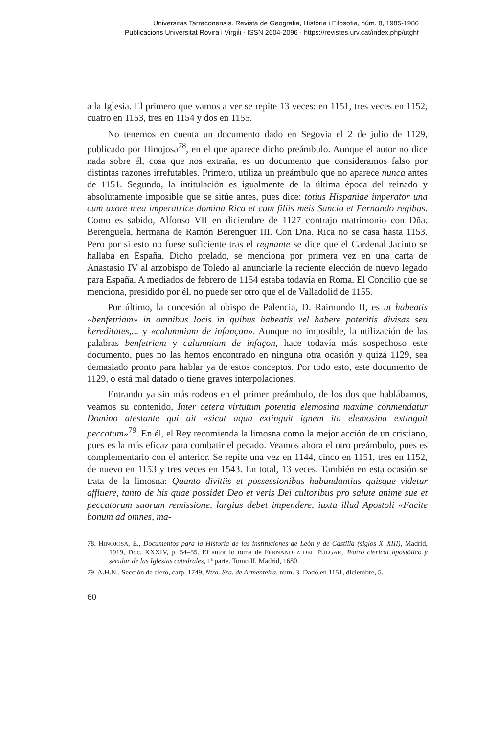Universitas Tarraconensis. Revista de Geografia, Història i Filosofia, núm. 8, 1985-1986
Publicacions Universitat Rovira i Virgili · ISSN 2604-2096 · https://revistes.urv.cat/index.php/utghf
a la Iglesia. El primero que vamos a ver se repite 13 veces: en 1151, tres veces en 1152, cuatro en 1153, tres en 1154 y dos en 1155.
No tenemos en cuenta un documento dado en Segovia el 2 de julio de 1129, publicado por Hinojosa<sup>78</sup>, en el que aparece dicho preámbulo. Aunque el autor no dice nada sobre él, cosa que nos extraña, es un documento que consideramos falso por distintas razones irrefutables. Primero, utiliza un preámbulo que no aparece nunca antes de 1151. Segundo, la intitulación es igualmente de la última época del reinado y absolutamente imposible que se sitúe antes, pues dice: totius Hispaniae imperator una cum uxore mea imperatrice domina Rica et cum filiis meis Sancio et Fernando regibus. Como es sabido, Alfonso VII en diciembre de 1127 contrajo matrimonio con Dña. Berenguela, hermana de Ramón Berenguer III. Con Dña. Rica no se casa hasta 1153. Pero por si esto no fuese suficiente tras el regnante se dice que el Cardenal Jacinto se hallaba en España. Dicho prelado, se menciona por primera vez en una carta de Anastasio IV al arzobispo de Toledo al anunciarle la reciente elección de nuevo legado para España. A mediados de febrero de 1154 estaba todavía en Roma. El Concilio que se menciona, presidido por él, no puede ser otro que el de Valladolid de 1155.
Por último, la concesión al obispo de Palencia, D. Raimundo II, es ut habeatis «benfetriam» in omnibus locis in quibus habeatis vel habere poteritis divisas seu hereditates,... y «calumniam de infançon». Aunque no imposible, la utilización de las palabras benfetriam y calumniam de infaçon, hace todavía más sospechoso este documento, pues no las hemos encontrado en ninguna otra ocasión y quizá 1129, sea demasiado pronto para hablar ya de estos conceptos. Por todo esto, este documento de 1129, o está mal datado o tiene graves interpolaciones.
Entrando ya sin más rodeos en el primer preámbulo, de los dos que hablábamos, veamos su contenido, Inter cetera virtutum potentia elemosina maxime conmendatur Domino atestante qui ait «sicut aqua extinguit ignem ita elemosina extinguit peccatum»<sup>79</sup>. En él, el Rey recomienda la limosna como la mejor acción de un cristiano, pues es la más eficaz para combatir el pecado. Veamos ahora el otro preámbulo, pues es complementario con el anterior. Se repite una vez en 1144, cinco en 1151, tres en 1152, de nuevo en 1153 y tres veces en 1543. En total, 13 veces. También en esta ocasión se trata de la limosna: Quanto divitiis et possessionibus habundantius quisque videtur affluere, tanto de his quae possidet Deo et veris Dei cultoribus pro salute anime sue et peccatorum suorum remissione, largius debet impendere, iuxta illud Apostoli «Facite bonum ad omnes, ma-
78. HINOJOSA, E., Documentos para la Historia de las instituciones de León y de Castilla (siglos X–XIII), Madrid, 1919, Doc. XXXIV, p. 54–55. El autor lo toma de FERNANDEZ DEL PULGAR, Teatro clerical apostólico y secular de las Iglesias catedrales, 1ª parte. Tomo II, Madrid, 1680.
79. A.H.N., Sección de clero, carp. 1749, Ntra. Sra. de Armenteira, núm. 3. Dado en 1151, diciembre, 5.
60